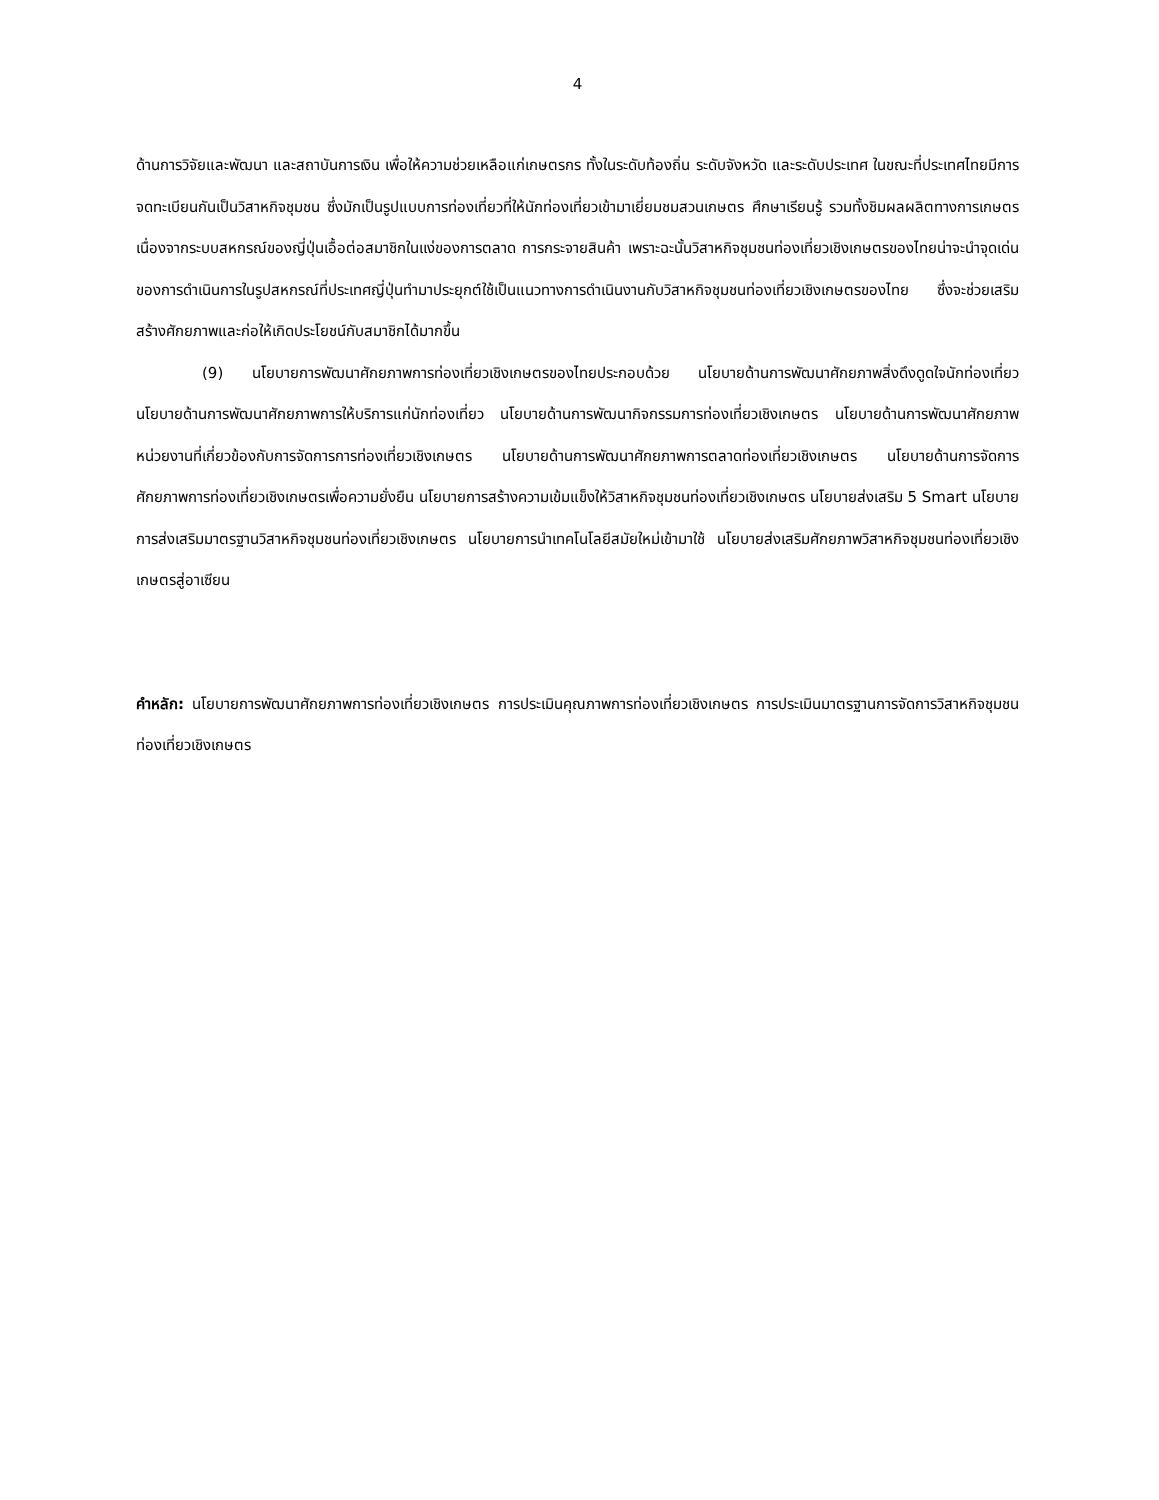4
ด้านการวิจัยและพัฒนา และสถาบันการเงิน เพื่อให้ความช่วยเหลือแก่เกษตรกร ทั้งในระดับท้องถิ่น ระดับจังหวัด และระดับประเทศ ในขณะที่ประเทศไทยมีการจดทะเบียนกันเป็นวิสาหกิจชุมชน ซึ่งมักเป็นรูปแบบการท่องเที่ยวที่ให้นักท่องเที่ยวเข้ามาเยี่ยมชมสวนเกษตร ศึกษาเรียนรู้ รวมทั้งชิมผลผลิตทางการเกษตร เนื่องจากระบบสหกรณ์ของญี่ปุ่นเอื้อต่อสมาชิกในแง่ของการตลาด การกระจายสินค้า เพราะฉะนั้นวิสาหกิจชุมชนท่องเที่ยวเชิงเกษตรของไทยน่าจะนำจุดเด่นของการดำเนินการในรูปสหกรณ์ที่ประเทศญี่ปุ่นทำมาประยุกต์ใช้เป็นแนวทางการดำเนินงานกับวิสาหกิจชุมชนท่องเที่ยวเชิงเกษตรของไทย ซึ่งจะช่วยเสริมสร้างศักยภาพและก่อให้เกิดประโยชน์กับสมาชิกได้มากขึ้น
(9) นโยบายการพัฒนาศักยภาพการท่องเที่ยวเชิงเกษตรของไทยประกอบด้วย นโยบายด้านการพัฒนาศักยภาพสิ่งดึงดูดใจนักท่องเที่ยว นโยบายด้านการพัฒนาศักยภาพการให้บริการแก่นักท่องเที่ยว นโยบายด้านการพัฒนากิจกรรมการท่องเที่ยวเชิงเกษตร นโยบายด้านการพัฒนาศักยภาพหน่วยงานที่เกี่ยวข้องกับการจัดการการท่องเที่ยวเชิงเกษตร นโยบายด้านการพัฒนาศักยภาพการตลาดท่องเที่ยวเชิงเกษตร นโยบายด้านการจัดการศักยภาพการท่องเที่ยวเชิงเกษตรเพื่อความยั่งยืน นโยบายการสร้างความเข้มแข็งให้วิสาหกิจชุมชนท่องเที่ยวเชิงเกษตร นโยบายส่งเสริม 5 Smart นโยบายการส่งเสริมมาตรฐานวิสาหกิจชุมชนท่องเที่ยวเชิงเกษตร นโยบายการนำเทคโนโลยีสมัยใหม่เข้ามาใช้ นโยบายส่งเสริมศักยภาพวิสาหกิจชุมชนท่องเที่ยวเชิงเกษตรสู่อาเซียน
คำหลัก: นโยบายการพัฒนาศักยภาพการท่องเที่ยวเชิงเกษตร การประเมินคุณภาพการท่องเที่ยวเชิงเกษตร การประเมินมาตรฐานการจัดการวิสาหกิจชุมชนท่องเที่ยวเชิงเกษตร